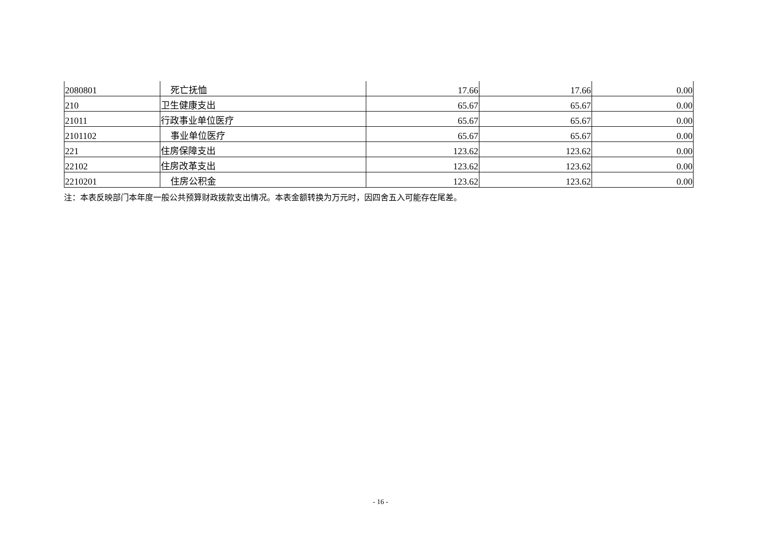| 2080801 | 死亡抚恤 | 17.66 | 17.66 | 0.00 |
| 210 | 卫生健康支出 | 65.67 | 65.67 | 0.00 |
| 21011 | 行政事业单位医疗 | 65.67 | 65.67 | 0.00 |
| 2101102 | 事业单位医疗 | 65.67 | 65.67 | 0.00 |
| 221 | 住房保障支出 | 123.62 | 123.62 | 0.00 |
| 22102 | 住房改革支出 | 123.62 | 123.62 | 0.00 |
| 2210201 | 住房公积金 | 123.62 | 123.62 | 0.00 |
注：本表反映部门本年度一般公共预算财政拨款支出情况。本表金额转换为万元时，因四舍五入可能存在尾差。
- 16 -